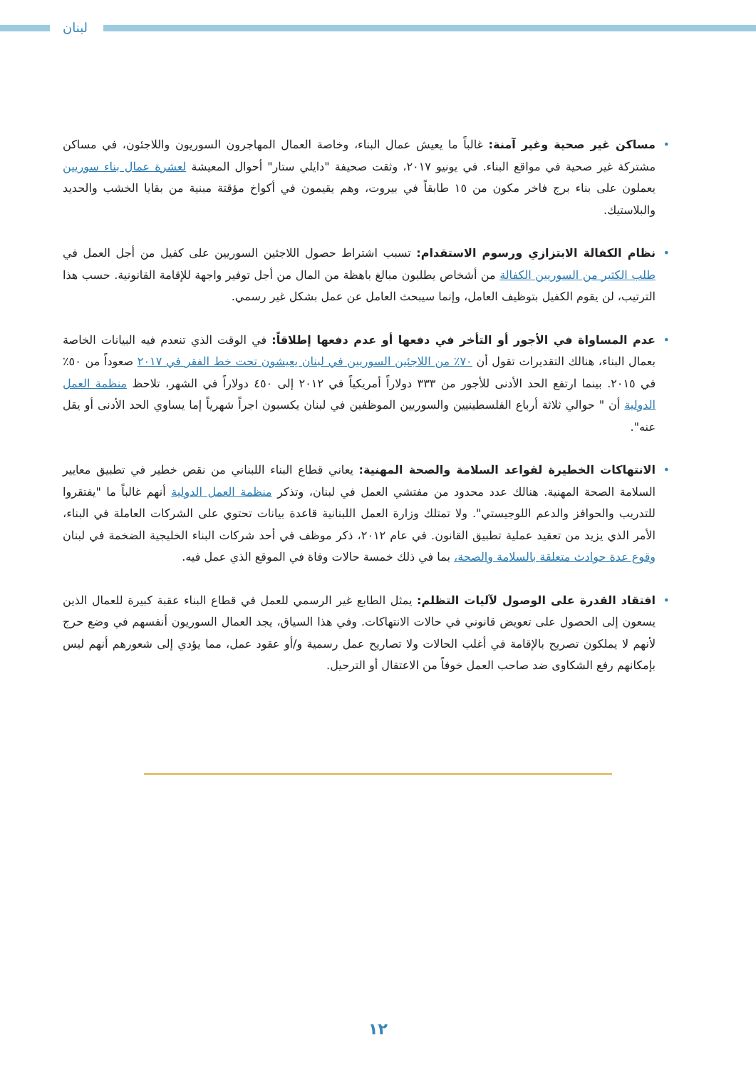لبنان
• مساكن غير صحية وغير آمنة: غالباً ما يعيش عمال البناء، وخاصة العمال المهاجرون السوريون واللاجئون، في مساكن مشتركة غير صحية في مواقع البناء. في يونيو ٢٠١٧، وثقت صحيفة "دايلي ستار" أحوال المعيشة لعشرة عمال بناء سوريين يعملون على بناء برج فاخر مكون من ١٥ طابقاً في بيروت، وهم يقيمون في أكواخ مؤقتة مبنية من بقايا الخشب والحديد والبلاستيك.
• نظام الكفالة الابتزازي ورسوم الاستقدام: تسبب اشتراط حصول اللاجئين السوريين على كفيل من أجل العمل في طلب الكثير من السوريين الكفالة من أشخاص يطلبون مبالغ باهظة من المال من أجل توفير واجهة للإقامة القانونية. حسب هذا الترتيب، لن يقوم الكفيل بتوظيف العامل، وإنما سيبحث العامل عن عمل بشكل غير رسمي.
• عدم المساواة في الأجور أو التأخر في دفعها أو عدم دفعها إطلاقاً: في الوقت الذي تنعدم فيه البيانات الخاصة بعمال البناء، هنالك التقديرات تقول أن ٧٠٪ من اللاجئين السوريين في لبنان يعيشون تحت خط الفقر في ٢٠١٧ صعوداً من ٥٠٪ في ٢٠١٥. بينما ارتفع الحد الأدنى للأجور من ٣٣٣ دولاراً أمريكياً في ٢٠١٢ إلى ٤٥٠ دولاراً في الشهر، تلاحظ منظمة العمل الدولية أن " حوالي ثلاثة أرباع الفلسطينيين والسوريين الموظفين في لبنان يكسبون اجراً شهرياً إما يساوي الحد الأدنى أو يقل عنه".
• الانتهاكات الخطيرة لقواعد السلامة والصحة المهنية: يعاني قطاع البناء اللبناني من نقص خطير في تطبيق معايير السلامة الصحة المهنية. هنالك عدد محدود من مفتشي العمل في لبنان، وتذكر منظمة العمل الدولية أنهم غالباً ما "يفتقروا للتدريب والحوافز والدعم اللوجيستي". ولا تمتلك وزارة العمل اللبنانية قاعدة بيانات تحتوي على الشركات العاملة في البناء، الأمر الذي يزيد من تعقيد عملية تطبيق القانون. في عام ٢٠١٢، ذكر موظف في أحد شركات البناء الخليجية الضخمة في لبنان وقوع عدة حوادث متعلقة بالسلامة والصحة، بما في ذلك خمسة حالات وفاة في الموقع الذي عمل فيه.
• افتقاد القدرة على الوصول لآليات التظلم: يمثل الطابع غير الرسمي للعمل في قطاع البناء عقبة كبيرة للعمال الذين يسعون إلى الحصول على تعويض قانوني في حالات الانتهاكات. وفي هذا السياق، يجد العمال السوريون أنفسهم في وضع حرج لأنهم لا يملكون تصريح بالإقامة في أغلب الحالات ولا تصاريح عمل رسمية و/أو عقود عمل، مما يؤدي إلى شعورهم أنهم ليس بإمكانهم رفع الشكاوى ضد صاحب العمل خوفاً من الاعتقال أو الترحيل.
١٢